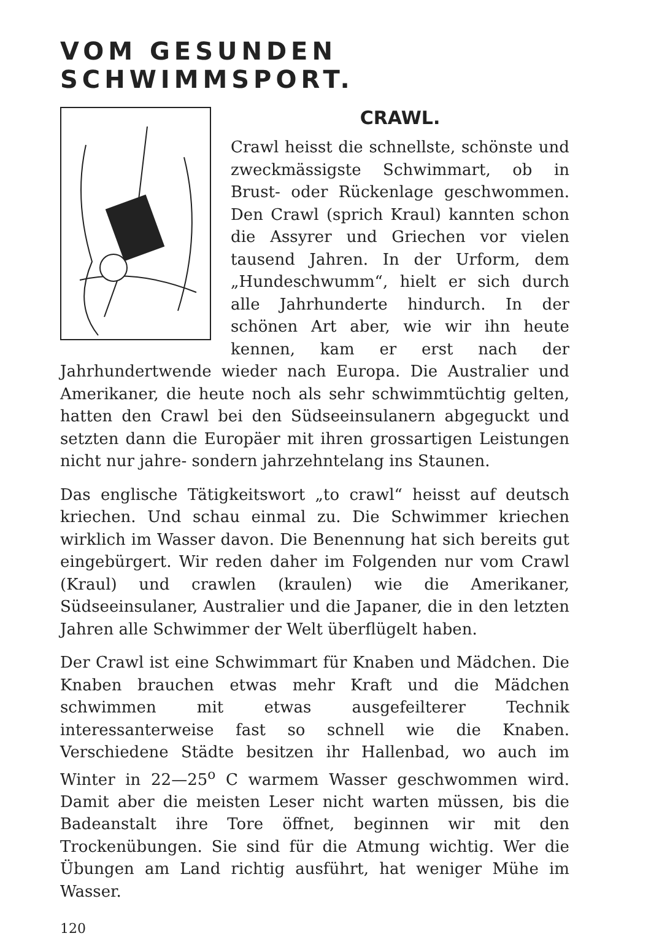VOM GESUNDEN SCHWIMMSPORT.
CRAWL.
Crawl heisst die schnellste, schönste und zweckmässigste Schwimmart, ob in Brust- oder Rückenlage geschwommen. Den Crawl (sprich Kraul) kannten schon die Assyrer und Griechen vor vielen tausend Jahren. In der Urform, dem „Hundeschwumm“, hielt er sich durch alle Jahrhunderte hindurch. In der schönen Art aber, wie wir ihn heute kennen, kam er erst nach der Jahrhundertwende wieder nach Europa. Die Australier und Amerikaner, die heute noch als sehr schwimmtüchtig gelten, hatten den Crawl bei den Südseeinsulanern abgeguckt und setzten dann die Europäer mit ihren grossartigen Leistungen nicht nur jahre- sondern jahrzehntelang ins Staunen.
Das englische Tätigkeitswort „to crawl“ heisst auf deutsch kriechen. Und schau einmal zu. Die Schwimmer kriechen wirklich im Wasser davon. Die Benennung hat sich bereits gut eingebürgert. Wir reden daher im Folgenden nur vom Crawl (Kraul) und crawlen (kraulen) wie die Amerikaner, Südseeinsulaner, Australier und die Japaner, die in den letzten Jahren alle Schwimmer der Welt überflügelt haben.
Der Crawl ist eine Schwimmart für Knaben und Mädchen. Die Knaben brauchen etwas mehr Kraft und die Mädchen schwimmen mit etwas ausgefeilterer Technik interessanterweise fast so schnell wie die Knaben. Verschiedene Städte besitzen ihr Hallenbad, wo auch im Winter in 22—25<sup>o</sup> C warmem Wasser geschwommen wird. Damit aber die meisten Leser nicht warten müssen, bis die Badeanstalt ihre Tore öffnet, beginnen wir mit den Trockenübungen. Sie sind für die Atmung wichtig. Wer die Übungen am Land richtig ausführt, hat weniger Mühe im Wasser.
120